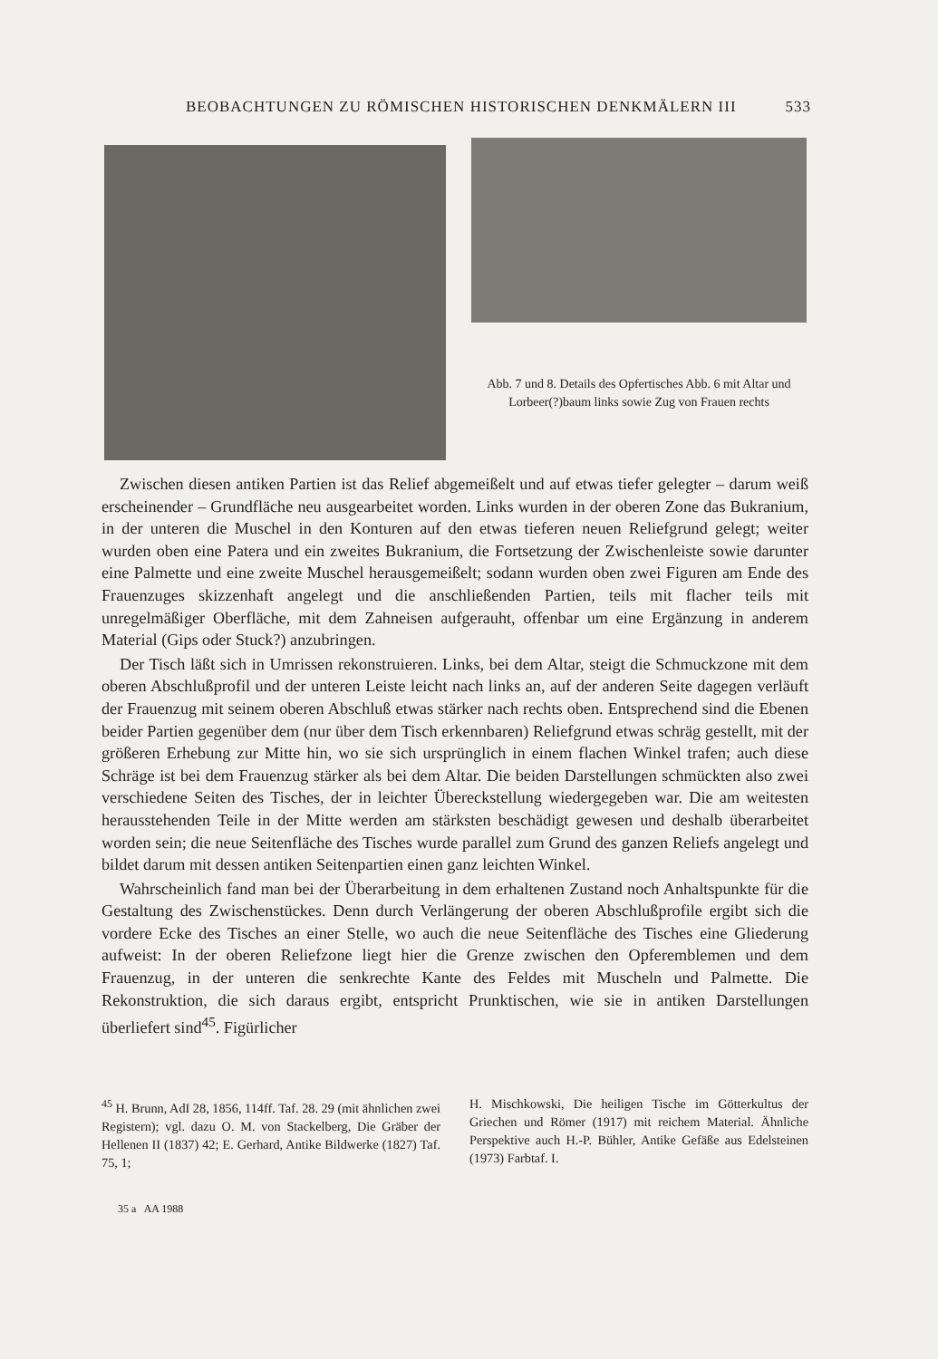BEOBACHTUNGEN ZU RÖMISCHEN HISTORISCHEN DENKMÄLERN III 533
Abb. 7 und 8. Details des Opfertisches Abb. 6 mit Altar und Lorbeer(?)baum links sowie Zug von Frauen rechts
Zwischen diesen antiken Partien ist das Relief abgemeißelt und auf etwas tiefer gelegter – darum weiß erscheinender – Grundfläche neu ausgearbeitet worden. Links wurden in der oberen Zone das Bukranium, in der unteren die Muschel in den Konturen auf den etwas tieferen neuen Reliefgrund gelegt; weiter wurden oben eine Patera und ein zweites Bukranium, die Fortsetzung der Zwischenleiste sowie darunter eine Palmette und eine zweite Muschel herausgemeißelt; sodann wurden oben zwei Figuren am Ende des Frauenzuges skizzenhaft angelegt und die anschließenden Partien, teils mit flacher teils mit unregelmäßiger Oberfläche, mit dem Zahneisen aufgerauht, offenbar um eine Ergänzung in anderem Material (Gips oder Stuck?) anzubringen.
Der Tisch läßt sich in Umrissen rekonstruieren. Links, bei dem Altar, steigt die Schmuckzone mit dem oberen Abschlußprofil und der unteren Leiste leicht nach links an, auf der anderen Seite dagegen verläuft der Frauenzug mit seinem oberen Abschluß etwas stärker nach rechts oben. Entsprechend sind die Ebenen beider Partien gegenüber dem (nur über dem Tisch erkennbaren) Reliefgrund etwas schräg gestellt, mit der größeren Erhebung zur Mitte hin, wo sie sich ursprünglich in einem flachen Winkel trafen; auch diese Schräge ist bei dem Frauenzug stärker als bei dem Altar. Die beiden Darstellungen schmückten also zwei verschiedene Seiten des Tisches, der in leichter Übereckstellung wiedergegeben war. Die am weitesten herausstehenden Teile in der Mitte werden am stärksten beschädigt gewesen und deshalb überarbeitet worden sein; die neue Seitenfläche des Tisches wurde parallel zum Grund des ganzen Reliefs angelegt und bildet darum mit dessen antiken Seitenpartien einen ganz leichten Winkel.
Wahrscheinlich fand man bei der Überarbeitung in dem erhaltenen Zustand noch Anhaltspunkte für die Gestaltung des Zwischenstückes. Denn durch Verlängerung der oberen Abschlußprofile ergibt sich die vordere Ecke des Tisches an einer Stelle, wo auch die neue Seitenfläche des Tisches eine Gliederung aufweist: In der oberen Reliefzone liegt hier die Grenze zwischen den Opferemblemen und dem Frauenzug, in der unteren die senkrechte Kante des Feldes mit Muscheln und Palmette. Die Rekonstruktion, die sich daraus ergibt, entspricht Prunktischen, wie sie in antiken Darstellungen überliefert sind<sup>45</sup>. Figürlicher
<sup>45</sup> H. Brunn, AdI 28, 1856, 114ff. Taf. 28. 29 (mit ähnlichen zwei Registern); vgl. dazu O. M. von Stackelberg, Die Gräber der Hellenen II (1837) 42; E. Gerhard, Antike Bildwerke (1827) Taf. 75, 1;
H. Mischkowski, Die heiligen Tische im Götterkultus der Griechen und Römer (1917) mit reichem Material. Ähnliche Perspektive auch H.-P. Bühler, Antike Gefäße aus Edelsteinen (1973) Farbtaf. I.
35 a AA 1988